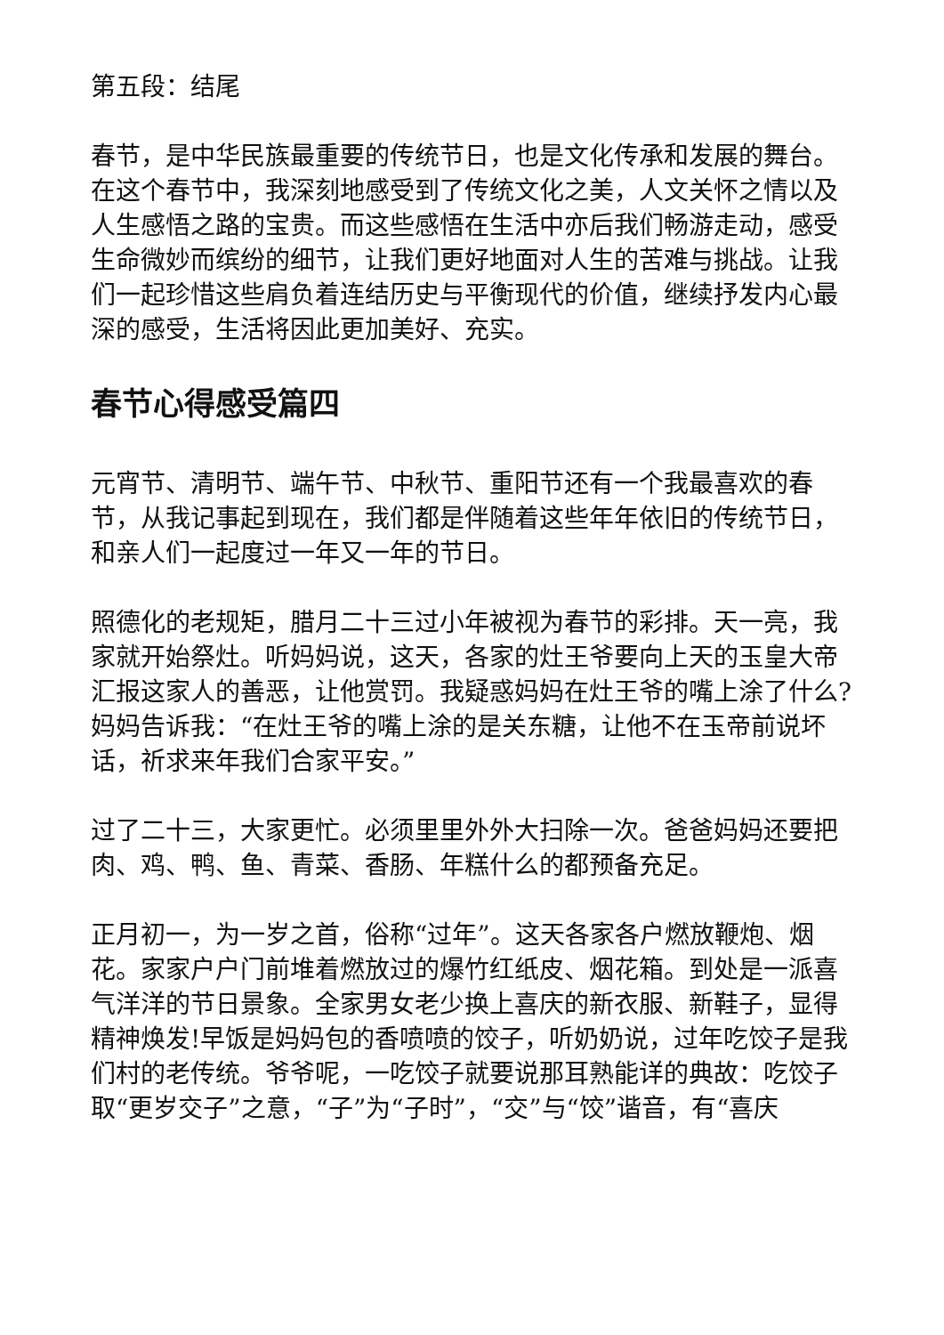第五段：结尾
春节，是中华民族最重要的传统节日，也是文化传承和发展的舞台。在这个春节中，我深刻地感受到了传统文化之美，人文关怀之情以及人生感悟之路的宝贵。而这些感悟在生活中亦后我们畅游走动，感受生命微妙而缤纷的细节，让我们更好地面对人生的苦难与挑战。让我们一起珍惜这些肩负着连结历史与平衡现代的价值，继续抒发内心最深的感受，生活将因此更加美好、充实。
春节心得感受篇四
元宵节、清明节、端午节、中秋节、重阳节还有一个我最喜欢的春节，从我记事起到现在，我们都是伴随着这些年年依旧的传统节日，和亲人们一起度过一年又一年的节日。
照德化的老规矩，腊月二十三过小年被视为春节的彩排。天一亮，我家就开始祭灶。听妈妈说，这天，各家的灶王爷要向上天的玉皇大帝汇报这家人的善恶，让他赏罚。我疑惑妈妈在灶王爷的嘴上涂了什么?妈妈告诉我：“在灶王爷的嘴上涂的是关东糖，让他不在玉帝前说坏话，祈求来年我们合家平安。”
过了二十三，大家更忙。必须里里外外大扫除一次。爸爸妈妈还要把肉、鸡、鸭、鱼、青菜、香肠、年糕什么的都预备充足。
正月初一，为一岁之首，俗称“过年”。这天各家各户燃放鞭炮、烟花。家家户户门前堆着燃放过的爆竹红纸皮、烟花箱。到处是一派喜气洋洋的节日景象。全家男女老少换上喜庆的新衣服、新鞋子，显得精神焕发!早饭是妈妈包的香喷喷的饺子，听奶奶说，过年吃饺子是我们村的老传统。爷爷呢，一吃饺子就要说那耳熟能详的典故：吃饺子取“更岁交子”之意，“子”为“子时”，“交”与“饺”谐音，有“喜庆